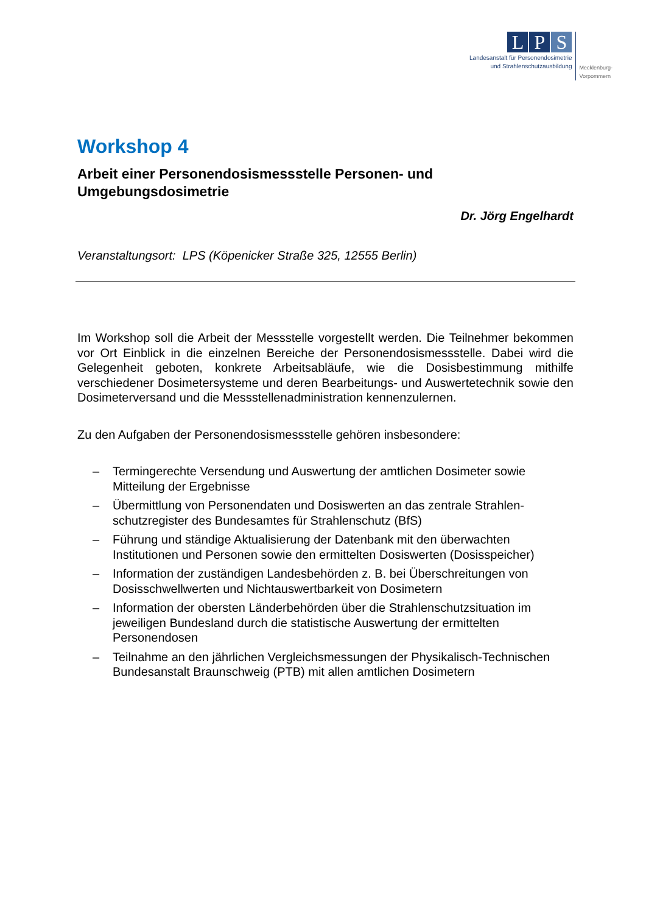L P S
Landesanstalt für Personendosimetrie
und Strahlenschutzausbildung
Mecklenburg-
Vorpommern
Workshop 4
Arbeit einer Personendosismessstelle Personen- und Umgebungsdosimetrie
Dr. Jörg Engelhardt
Veranstaltungsort: LPS (Köpenicker Straße 325, 12555 Berlin)
Im Workshop soll die Arbeit der Messstelle vorgestellt werden. Die Teilnehmer bekommen vor Ort Einblick in die einzelnen Bereiche der Personendosismessstelle. Dabei wird die Gelegenheit geboten, konkrete Arbeitsabläufe, wie die Dosisbestimmung mithilfe verschiedener Dosimetersysteme und deren Bearbeitungs- und Auswertetechnik sowie den Dosimeterversand und die Messstellenadministration kennenzulernen.
Zu den Aufgaben der Personendosismessstelle gehören insbesondere:
– Termingerechte Versendung und Auswertung der amtlichen Dosimeter sowie Mitteilung der Ergebnisse
– Übermittlung von Personendaten und Dosiswerten an das zentrale Strahlen-schutzregister des Bundesamtes für Strahlenschutz (BfS)
– Führung und ständige Aktualisierung der Datenbank mit den überwachten Institutionen und Personen sowie den ermittelten Dosiswerten (Dosisspeicher)
– Information der zuständigen Landesbehörden z. B. bei Überschreitungen von Dosisschwellwerten und Nichtauswertbarkeit von Dosimetern
– Information der obersten Länderbehörden über die Strahlenschutzsituation im jeweiligen Bundesland durch die statistische Auswertung der ermittelten Personendosen
– Teilnahme an den jährlichen Vergleichsmessungen der Physikalisch-Technischen Bundesanstalt Braunschweig (PTB) mit allen amtlichen Dosimetern